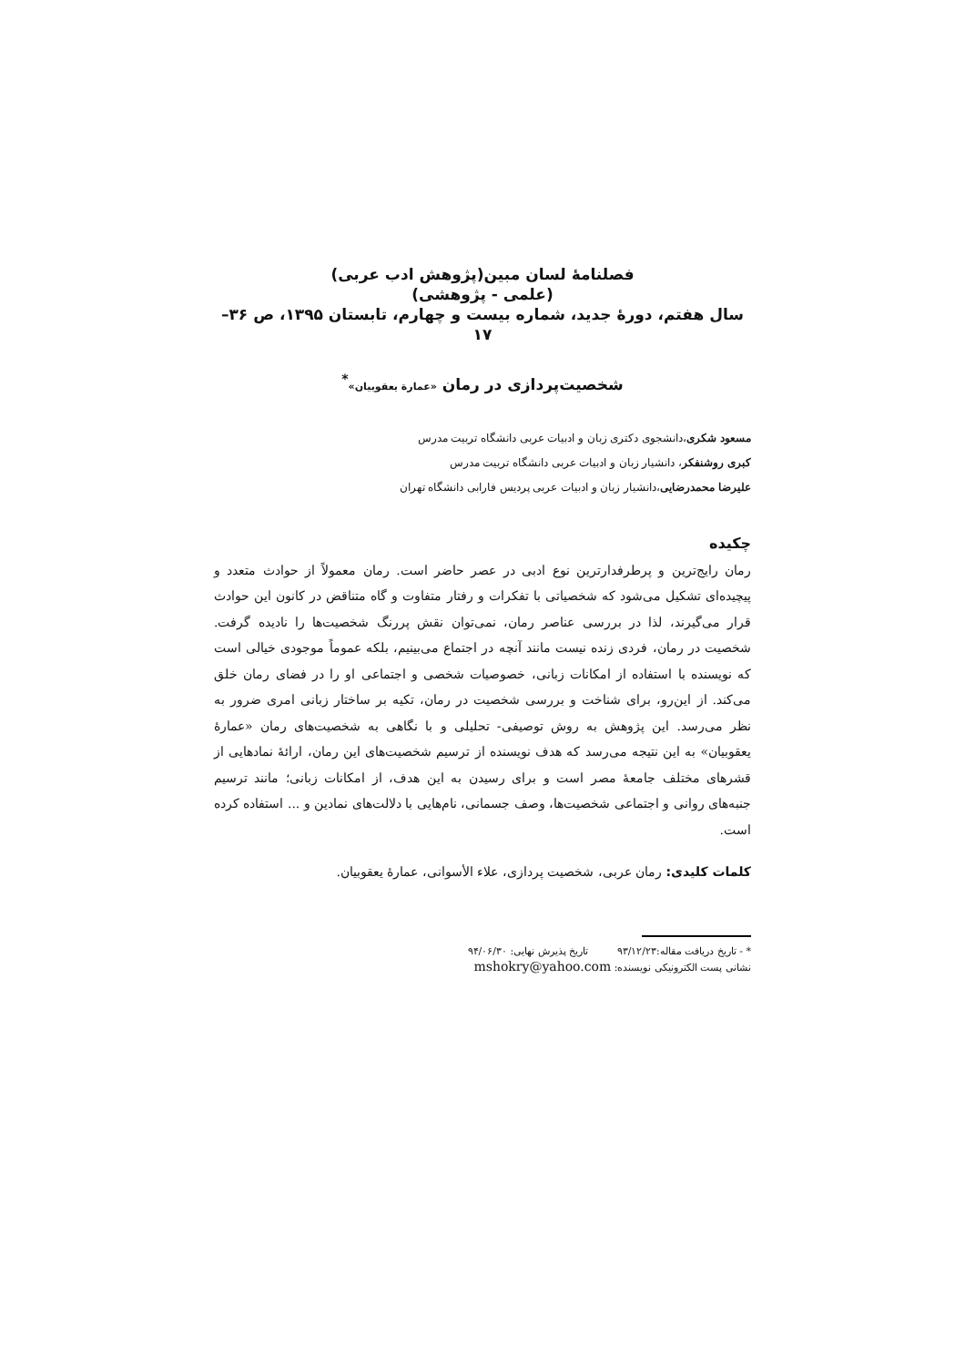فصلنامهٔ لسان مبین(پژوهش ادب عربی)
(علمی - پژوهشی)
سال هفتم، دورهٔ جدید، شماره بیست و چهارم، تابستان ۱۳۹۵، ص ۳۶–۱۷
شخصیت‌پردازی در رمان «عمارة یعقوبیان»<sup>*</sup>
مسعود شکری،دانشجوی دکتری زبان و ادبیات عربی دانشگاه تربیت مدرس
کبری روشنفکر، دانشیار زبان و ادبیات عربی دانشگاه تربیت مدرس
علیرضا محمدرضایی،دانشیار زبان و ادبیات عربی پردیس فارابی دانشگاه تهران
چکیده
رمان رایج‌ترین و پرطرفدارترین نوع ادبی در عصر حاضر است. رمان معمولاً از حوادث متعدد و پیچیده‌ای تشکیل می‌شود که شخصیاتی با تفکرات و رفتار متفاوت و گاه متناقض در کانون این حوادث قرار می‌گیرند، لذا در بررسی عناصر رمان، نمی‌توان نقش پررنگ شخصیت‌ها را نادیده گرفت. شخصیت در رمان، فردی زنده نیست مانند آنچه در اجتماع می‌بینیم، بلکه عموماً موجودی خیالی است که نویسنده با استفاده از امکانات زبانی، خصوصیات شخصی و اجتماعی او را در فضای رمان خلق می‌کند. از این‌رو، برای شناخت و بررسی شخصیت در رمان، تکیه بر ساختار زبانی امری ضرور به نظر می‌رسد. این پژوهش به روش توصیفی- تحلیلی و با نگاهی به شخصیت‌های رمان «عمارهٔ یعقوبیان» به این نتیجه می‌رسد که هدف نویسنده از ترسیم شخصیت‌های این رمان، ارائهٔ نمادهایی از قشرهای مختلف جامعهٔ مصر است و برای رسیدن به این هدف، از امکانات زبانی؛ مانند ترسیم جنبه‌های روانی و اجتماعی شخصیت‌ها، وصف جسمانی، نام‌هایی با دلالت‌های نمادین و ... استفاده کرده است.
کلمات کلیدی: رمان عربی، شخصیت پردازی، علاء الأسوانی، عمارهٔ یعقوبیان.
* - تاریخ دریافت مقاله:۹۳/۱۲/۲۳ تاریخ پذیرش نهایی: ۹۴/۰۶/۳۰
نشانی پست الکترونیکی نویسنده: mshokry@yahoo.com